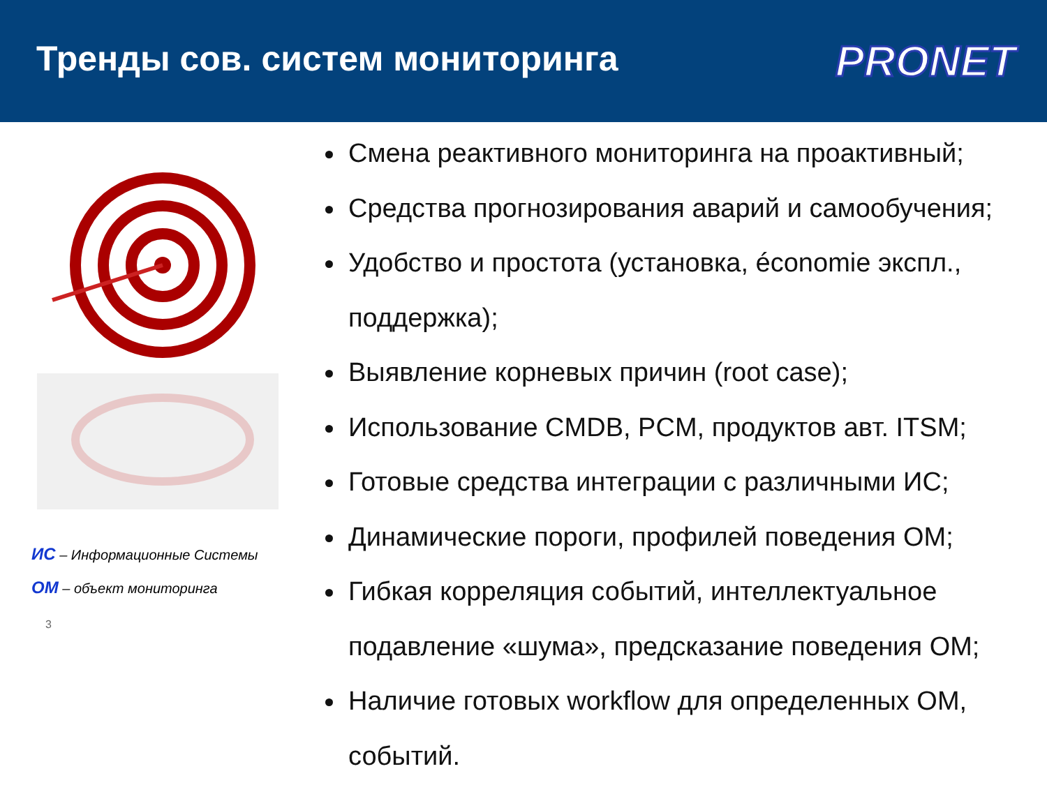Тренды сов. систем мониторинга
PRONET
ИС – Информационные Системы
ОМ – объект мониторинга
3
Смена реактивного мониторинга на проактивный;
Средства прогнозирования аварий и самообучения;
Удобство и простота (установка, économie экспл., поддержка);
Выявление корневых причин (root case);
Использование CMDB, PCM, продуктов авт. ITSM;
Готовые средства интеграции с различными ИС;
Динамические пороги, профилей поведения ОМ;
Гибкая корреляция событий, интеллектуальное подавление «шума», предсказание поведения ОМ;
Наличие готовых workflow для определенных ОМ, событий.